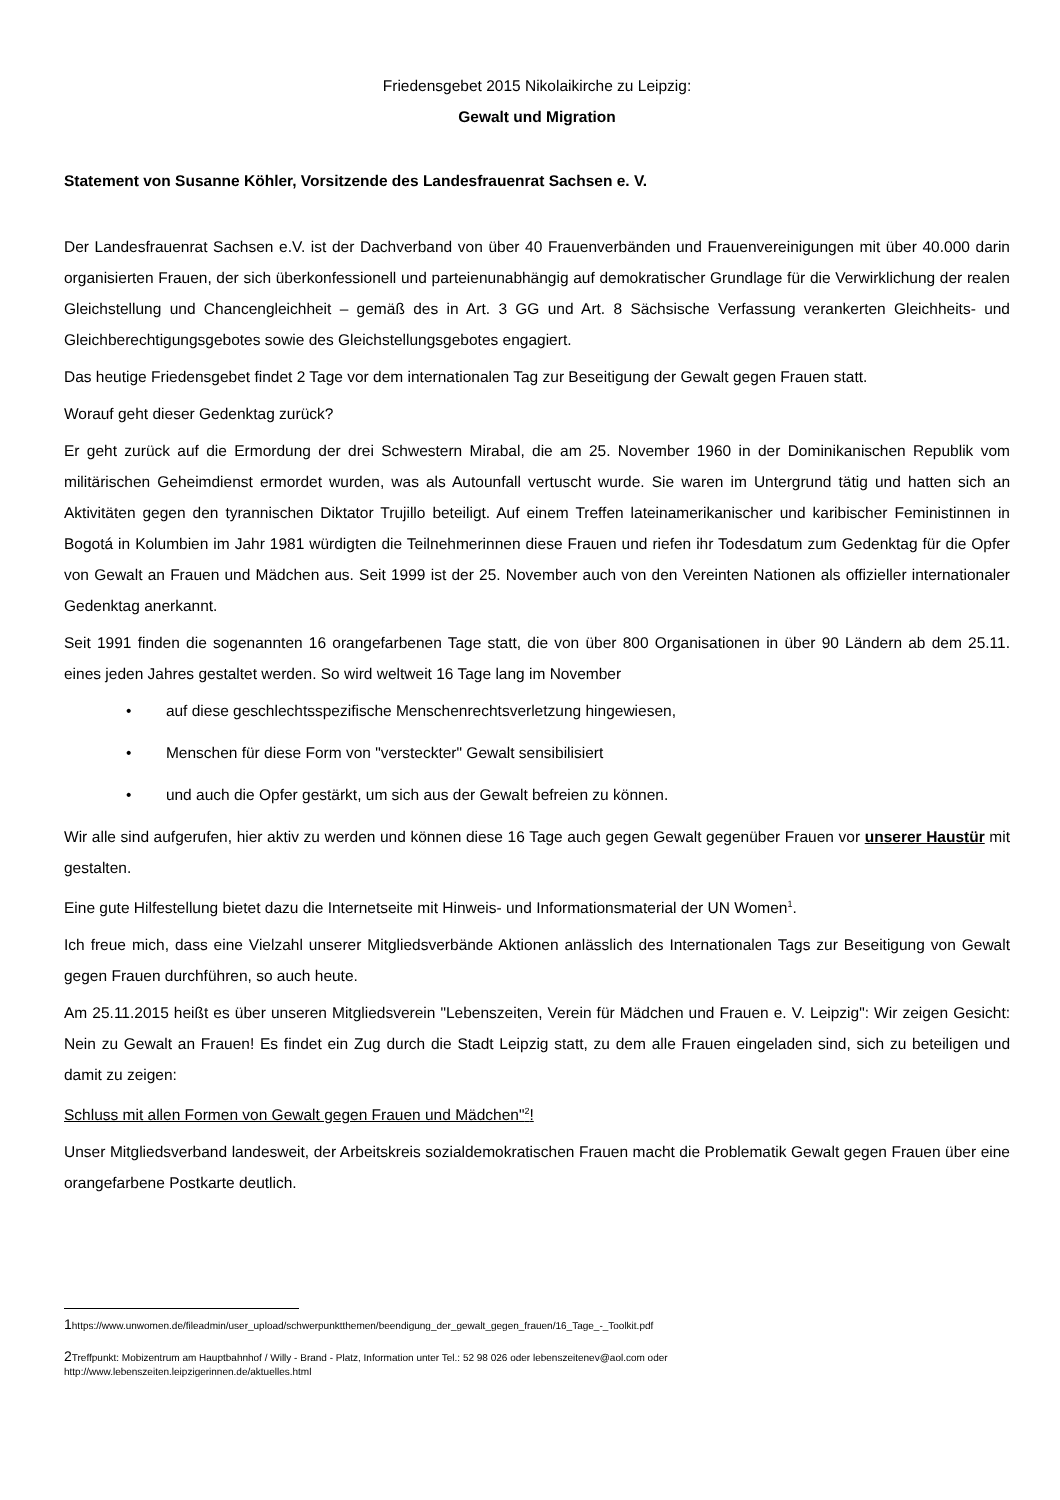Friedensgebet 2015 Nikolaikirche zu Leipzig:
Gewalt und Migration
Statement von Susanne Köhler, Vorsitzende des Landesfrauenrat Sachsen e. V.
Der Landesfrauenrat Sachsen e.V. ist der Dachverband von über 40 Frauenverbänden und Frauenvereinigungen mit über 40.000 darin organisierten Frauen, der sich überkonfessionell und parteienunabhängig auf demokratischer Grundlage für die Verwirklichung der realen Gleichstellung und Chancengleichheit – gemäß des in Art. 3 GG und Art. 8 Sächsische Verfassung verankerten Gleichheits- und Gleichberechtigungsgebotes sowie des Gleichstellungsgebotes engagiert.
Das heutige Friedensgebet findet 2 Tage vor dem internationalen Tag zur Beseitigung der Gewalt gegen Frauen statt.
Worauf geht dieser Gedenktag zurück?
Er geht zurück auf die Ermordung der drei Schwestern Mirabal, die am 25. November 1960 in der Dominikanischen Republik vom militärischen Geheimdienst ermordet wurden, was als Autounfall vertuscht wurde. Sie waren im Untergrund tätig und hatten sich an Aktivitäten gegen den tyrannischen Diktator Trujillo beteiligt. Auf einem Treffen lateinamerikanischer und karibischer Feministinnen in Bogotá in Kolumbien im Jahr 1981 würdigten die Teilnehmerinnen diese Frauen und riefen ihr Todesdatum zum Gedenktag für die Opfer von Gewalt an Frauen und Mädchen aus. Seit 1999 ist der 25. November auch von den Vereinten Nationen als offizieller internationaler Gedenktag anerkannt.
Seit 1991 finden die sogenannten 16 orangefarbenen Tage statt, die von über 800 Organisationen in über 90 Ländern ab dem 25.11. eines jeden Jahres gestaltet werden. So wird weltweit 16 Tage lang im November
• auf diese geschlechtsspezifische Menschenrechtsverletzung hingewiesen,
• Menschen für diese Form von "versteckter" Gewalt sensibilisiert
• und auch die Opfer gestärkt, um sich aus der Gewalt befreien zu können.
Wir alle sind aufgerufen, hier aktiv zu werden und können diese 16 Tage auch gegen Gewalt gegenüber Frauen vor unserer Haustür mit gestalten.
Eine gute Hilfestellung bietet dazu die Internetseite mit Hinweis- und Informationsmaterial der UN Women<sup>1</sup>.
Ich freue mich, dass eine Vielzahl unserer Mitgliedsverbände Aktionen anlässlich des Internationalen Tags zur Beseitigung von Gewalt gegen Frauen durchführen, so auch heute.
Am 25.11.2015 heißt es über unseren Mitgliedsverein "Lebenszeiten, Verein für Mädchen und Frauen e. V. Leipzig": Wir zeigen Gesicht: Nein zu Gewalt an Frauen! Es findet ein Zug durch die Stadt Leipzig statt, zu dem alle Frauen eingeladen sind, sich zu beteiligen und damit zu zeigen:
Schluss mit allen Formen von Gewalt gegen Frauen und Mädchen"<sup>2</sup>!
Unser Mitgliedsverband landesweit, der Arbeitskreis sozialdemokratischen Frauen macht die Problematik Gewalt gegen Frauen über eine orangefarbene Postkarte deutlich.
1https://www.unwomen.de/fileadmin/user_upload/schwerpunktthemen/beendigung_der_gewalt_gegen_frauen/16_Tage_-_Toolkit.pdf
2 Treffpunkt: Mobizentrum am Hauptbahnhof / Willy - Brand - Platz, Information unter Tel.: 52 98 026 oder lebenszeitenev@aol.com oder
http://www.lebenszeiten.leipzigerinnen.de/aktuelles.html